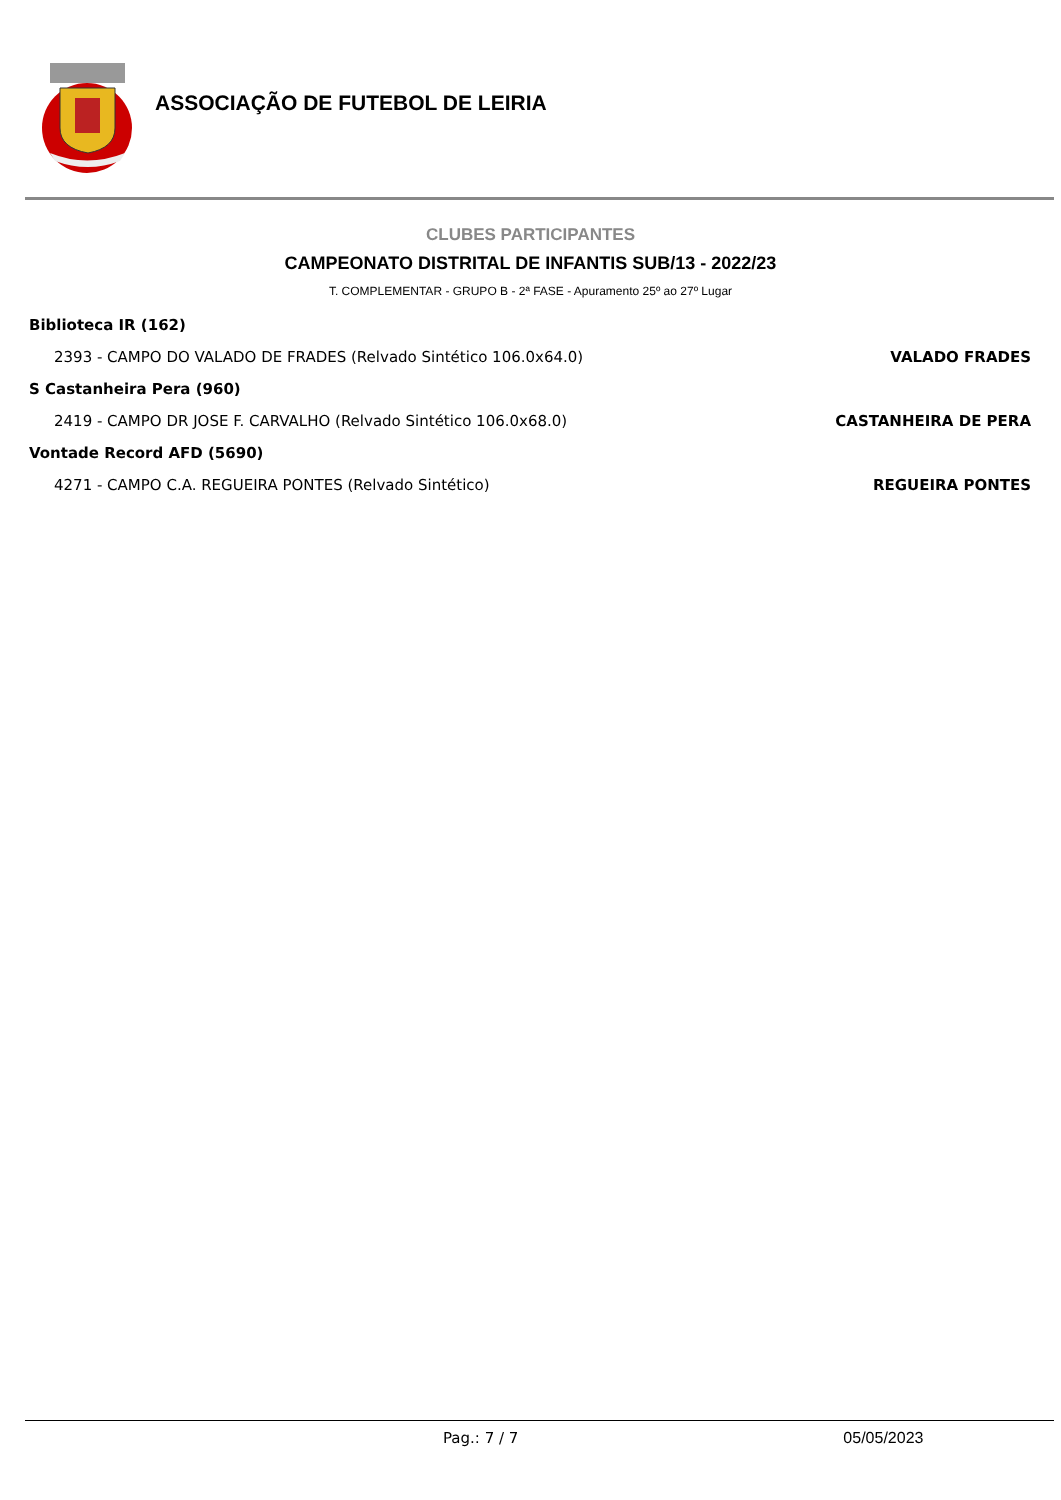ASSOCIAÇÃO DE FUTEBOL DE LEIRIA
CLUBES PARTICIPANTES
CAMPEONATO DISTRITAL DE INFANTIS SUB/13 - 2022/23
T. COMPLEMENTAR - GRUPO B - 2ª FASE - Apuramento 25º ao 27º Lugar
Biblioteca IR (162)
2393 - CAMPO DO VALADO DE FRADES (Relvado Sintético 106.0x64.0) VALADO FRADES
S Castanheira Pera (960)
2419 - CAMPO DR JOSE F. CARVALHO (Relvado Sintético 106.0x68.0) CASTANHEIRA DE PERA
Vontade Record AFD (5690)
4271 - CAMPO C.A. REGUEIRA PONTES (Relvado Sintético) REGUEIRA PONTES
Pag.: 7 / 7 05/05/2023